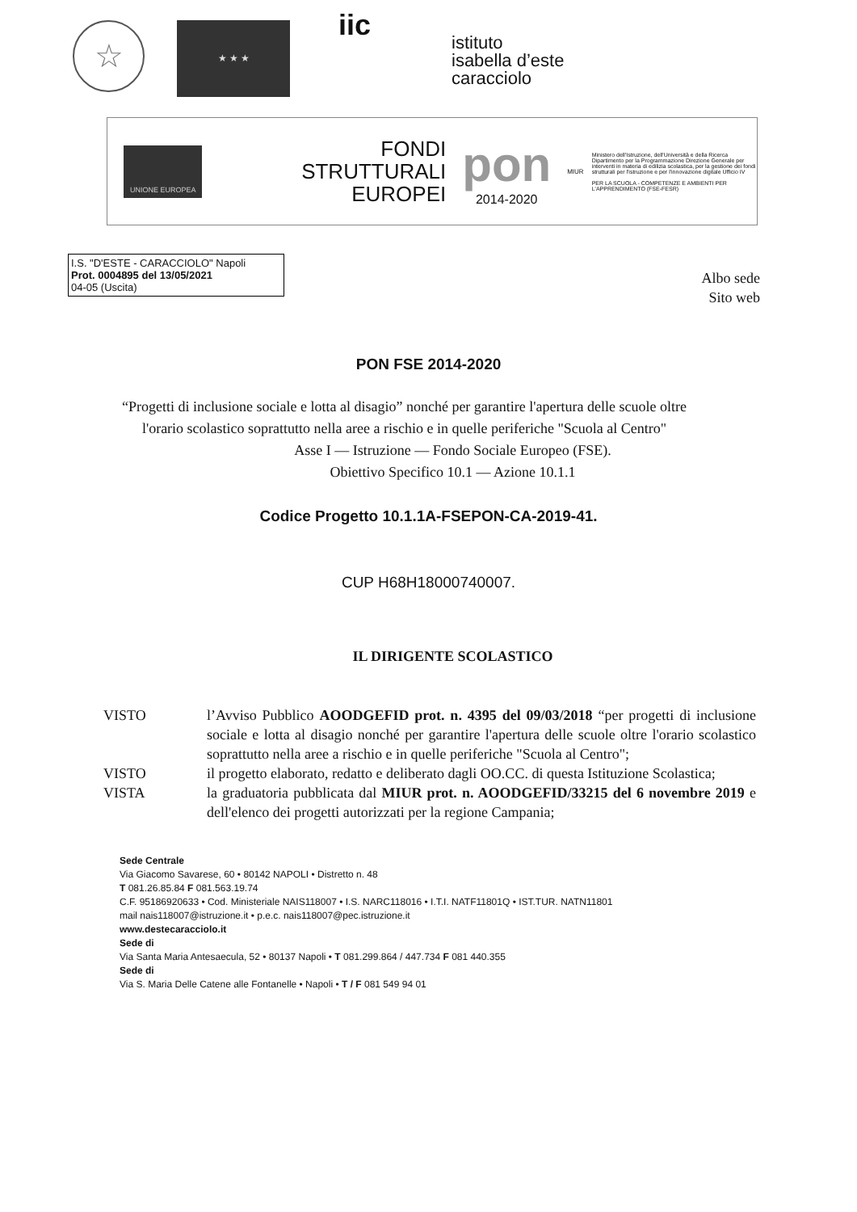☆
★ ★ ★
iic
istituto
isabella d’este
caracciolo
UNIONE EUROPEA
FONDI
STRUTTURALI
EUROPEI
pon
2014-2020
MIUR
Ministero dell'Istruzione, dell'Università e della Ricerca Dipartimento per la Programmazione Direzione Generale per interventi in materia di edilizia scolastica, per la gestione dei fondi strutturali per l'istruzione e per l'innovazione digitale Ufficio IV
PER LA SCUOLA - COMPETENZE E AMBIENTI PER L'APPRENDIMENTO (FSE-FESR)
I.S. "D'ESTE - CARACCIOLO" Napoli
Prot. 0004895 del 13/05/2021
04-05 (Uscita)
Albo sede
Sito web
PON FSE 2014-2020
“Progetti di inclusione sociale e lotta al disagio” nonché per garantire l'apertura delle scuole oltre l'orario scolastico soprattutto nella aree a rischio e in quelle periferiche "Scuola al Centro"
Asse I — Istruzione — Fondo Sociale Europeo (FSE).
Obiettivo Specifico 10.1 — Azione 10.1.1
Codice Progetto 10.1.1A-FSEPON-CA-2019-41.
CUP H68H18000740007.
IL DIRIGENTE SCOLASTICO
VISTO l’Avviso Pubblico AOODGEFID prot. n. 4395 del 09/03/2018 “per progetti di inclusione sociale e lotta al disagio nonché per garantire l'apertura delle scuole oltre l'orario scolastico soprattutto nella aree a rischio e in quelle periferiche "Scuola al Centro";
VISTO il progetto elaborato, redatto e deliberato dagli OO.CC. di questa Istituzione Scolastica;
VISTA la graduatoria pubblicata dal MIUR prot. n. AOODGEFID/33215 del 6 novembre 2019 e dell'elenco dei progetti autorizzati per la regione Campania;
Sede Centrale
Via Giacomo Savarese, 60 • 80142 NAPOLI • Distretto n. 48
T 081.26.85.84 F 081.563.19.74
C.F. 95186920633 • Cod. Ministeriale NAIS118007 • I.S. NARC118016 • I.T.I. NATF11801Q • IST.TUR. NATN11801
mail nais118007@istruzione.it • p.e.c. nais118007@pec.istruzione.it
www.destecaracciolo.it
Sede di
Via Santa Maria Antesaecula, 52 • 80137 Napoli • T 081.299.864 / 447.734 F 081 440.355
Sede di
Via S. Maria Delle Catene alle Fontanelle • Napoli • T / F 081 549 94 01